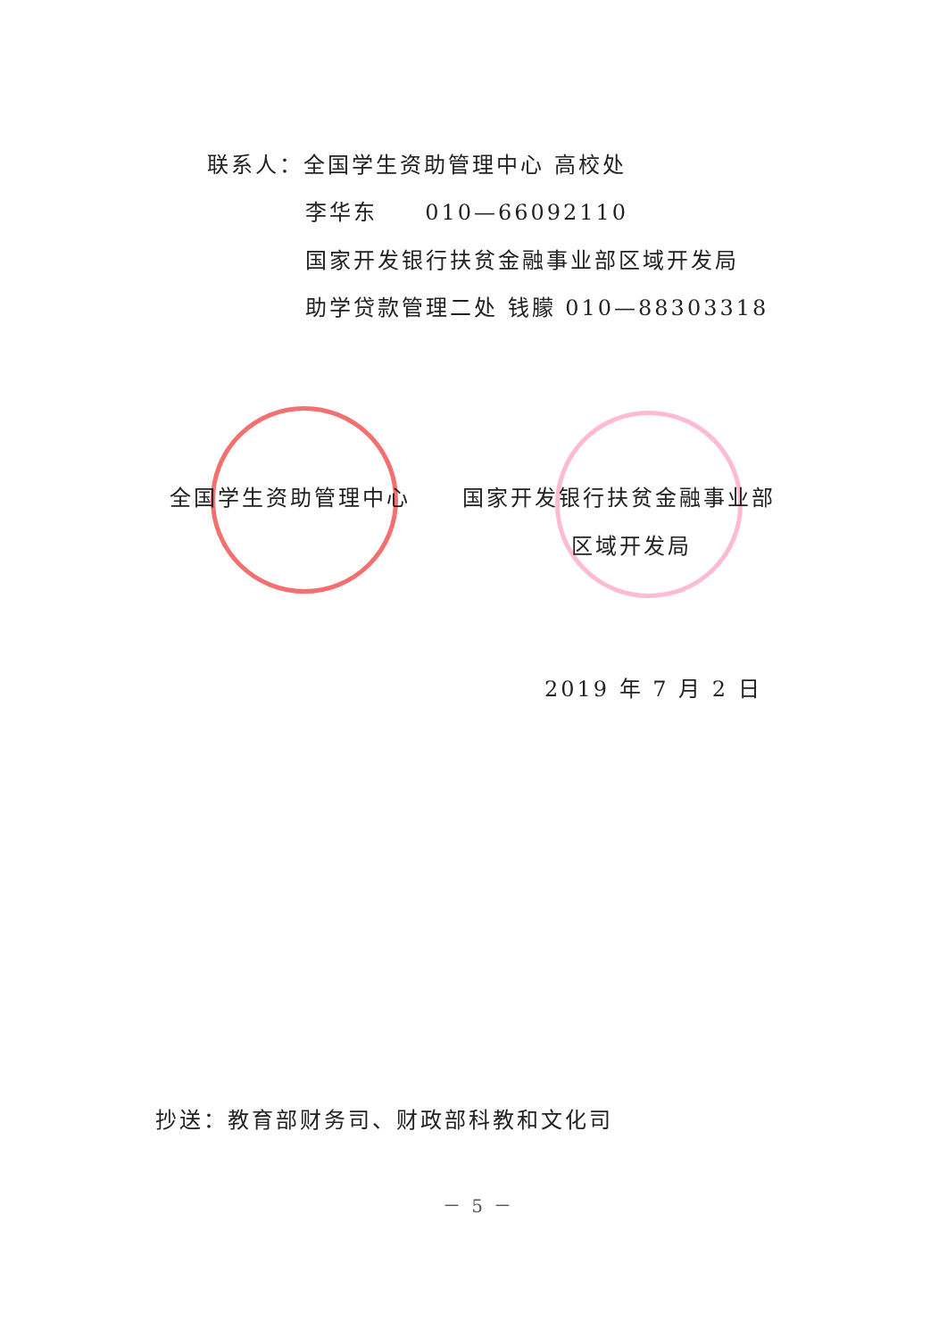联系人：全国学生资助管理中心 高校处
李华东 010—66092110
国家开发银行扶贫金融事业部区域开发局
助学贷款管理二处 钱朦 010—88303318
全国学生资助管理中心 国家开发银行扶贫金融事业部
区域开发局
2019 年 7 月 2 日
抄送：教育部财务司、财政部科教和文化司
－ 5 －